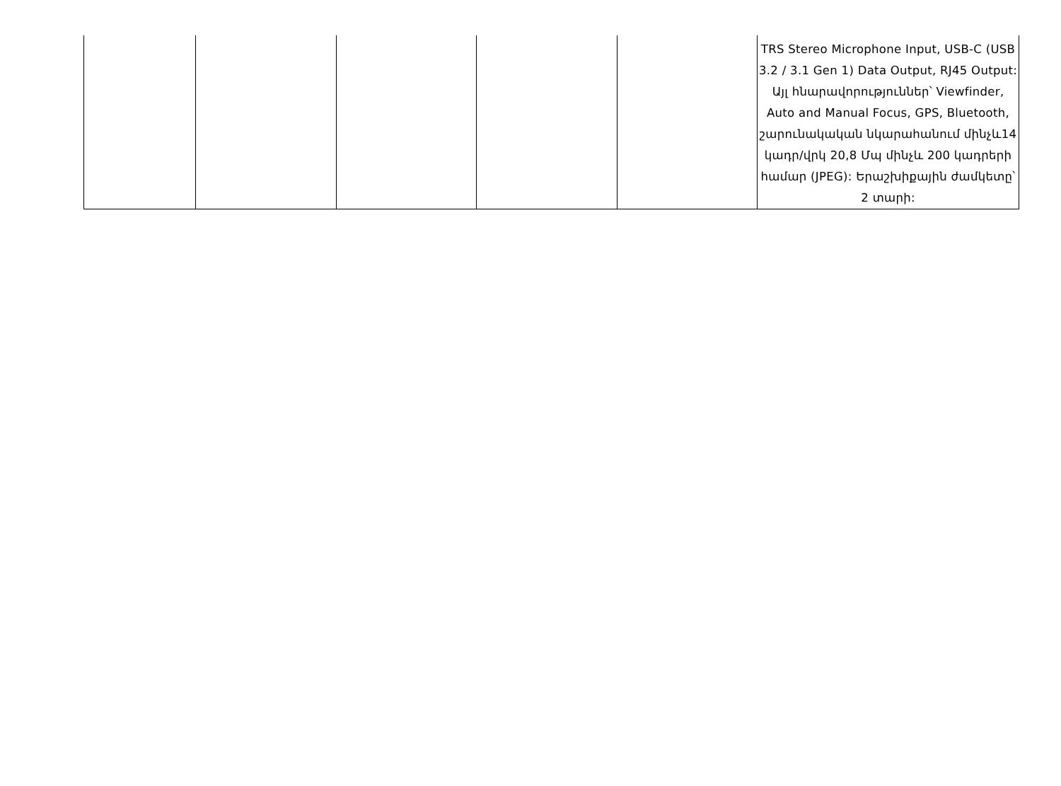| | | | | | TRS Stereo Microphone Input, USB-C (USB 3.2 / 3.1 Gen 1) Data Output, RJ45 Output: Այլ հնարավորություններ՝ Viewfinder, Auto and Manual Focus, GPS, Bluetooth, շարունակական նկարահանում մինչև14 կադր/վրկ 20,8 Մպ մինչև 200 կադրերի համար (JPEG): Երաշխիքային ժամկետը՝ 2 տարի: |